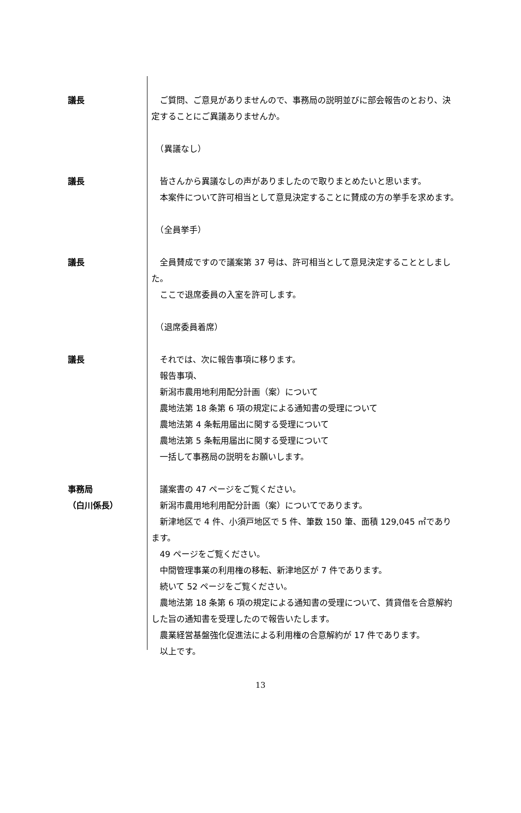議長 　ご質問、ご意見がありませんので、事務局の説明並びに部会報告のとおり、決定することにご異議ありませんか。
　（異議なし）
議長 　皆さんから異議なしの声がありましたので取りまとめたいと思います。
　本案件について許可相当として意見決定することに賛成の方の挙手を求めます。
　（全員挙手）
議長 　全員賛成ですので議案第 37 号は、許可相当として意見決定することとしました。
　ここで退席委員の入室を許可します。
　（退席委員着席）
議長 　それでは、次に報告事項に移ります。
　報告事項、
　新潟市農用地利用配分計画（案）について
　農地法第 18 条第 6 項の規定による通知書の受理について
　農地法第 4 条転用届出に関する受理について
　農地法第 5 条転用届出に関する受理について
　一括して事務局の説明をお願いします。
事務局
（白川係長）
　議案書の 47 ページをご覧ください。
　新潟市農用地利用配分計画（案）についてであります。
　新津地区で 4 件、小須戸地区で 5 件、筆数 150 筆、面積 129,045 ㎡であります。
　49 ページをご覧ください。
　中間管理事業の利用権の移転、新津地区が 7 件であります。
　続いて 52 ページをご覧ください。
　農地法第 18 条第 6 項の規定による通知書の受理について、賃貸借を合意解約した旨の通知書を受理したので報告いたします。
　農業経営基盤強化促進法による利用権の合意解約が 17 件であります。
　以上です。
13